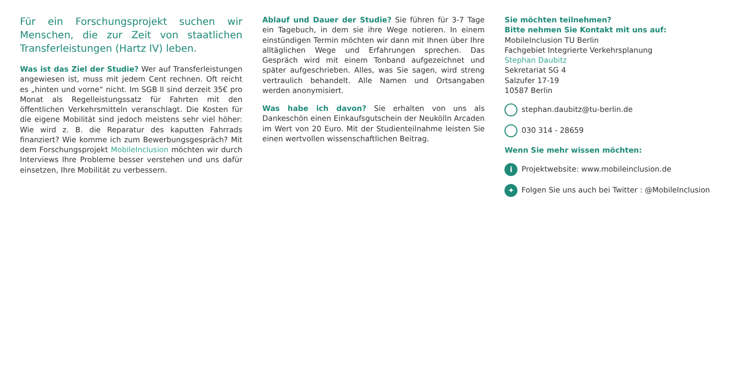Für ein Forschungsprojekt suchen wir Menschen, die zur Zeit von staatlichen Transferleistungen (Hartz IV) leben.
Was ist das Ziel der Studie? Wer auf Transferleistungen angewiesen ist, muss mit jedem Cent rechnen. Oft reicht es „hinten und vorne“ nicht. Im SGB II sind derzeit 35€ pro Monat als Regelleistungssatz für Fahrten mit den öffentlichen Verkehrsmitteln veranschlagt. Die Kosten für die eigene Mobilität sind jedoch meistens sehr viel höher: Wie wird z. B. die Reparatur des kaputten Fahrrads finanziert? Wie komme ich zum Bewerbungsgespräch? Mit dem Forschungsprojekt MobileInclusion möchten wir durch Interviews Ihre Probleme besser verstehen und uns dafür einsetzen, Ihre Mobilität zu verbessern.
Ablauf und Dauer der Studie? Sie führen für 3-7 Tage ein Tagebuch, in dem sie ihre Wege notieren. In einem einstündigen Termin möchten wir dann mit Ihnen über Ihre alltäglichen Wege und Erfahrungen sprechen. Das Gespräch wird mit einem Tonband aufgezeichnet und später aufgeschrieben. Alles, was Sie sagen, wird streng vertraulich behandelt. Alle Namen und Ortsangaben werden anonymisiert.
Was habe ich davon? Sie erhalten von uns als Dankeschön einen Einkaufsgutschein der Neukölln Arcaden im Wert von 20 Euro. Mit der Studienteilnahme leisten Sie einen wertvollen wissenschaftlichen Beitrag.
Sie möchten teilnehmen?
Bitte nehmen Sie Kontakt mit uns auf:
MobileInclusion TU Berlin
Fachgebiet Integrierte Verkehrsplanung
Stephan Daubitz
Sekretariat SG 4
Salzufer 17-19
10587 Berlin
stephan.daubitz@tu-berlin.de
030 314 - 28659
Wenn Sie mehr wissen möchten:
i Projektwebsite: www.mobileinclusion.de
✦ Folgen Sie uns auch bei Twitter : @MobileInclusion